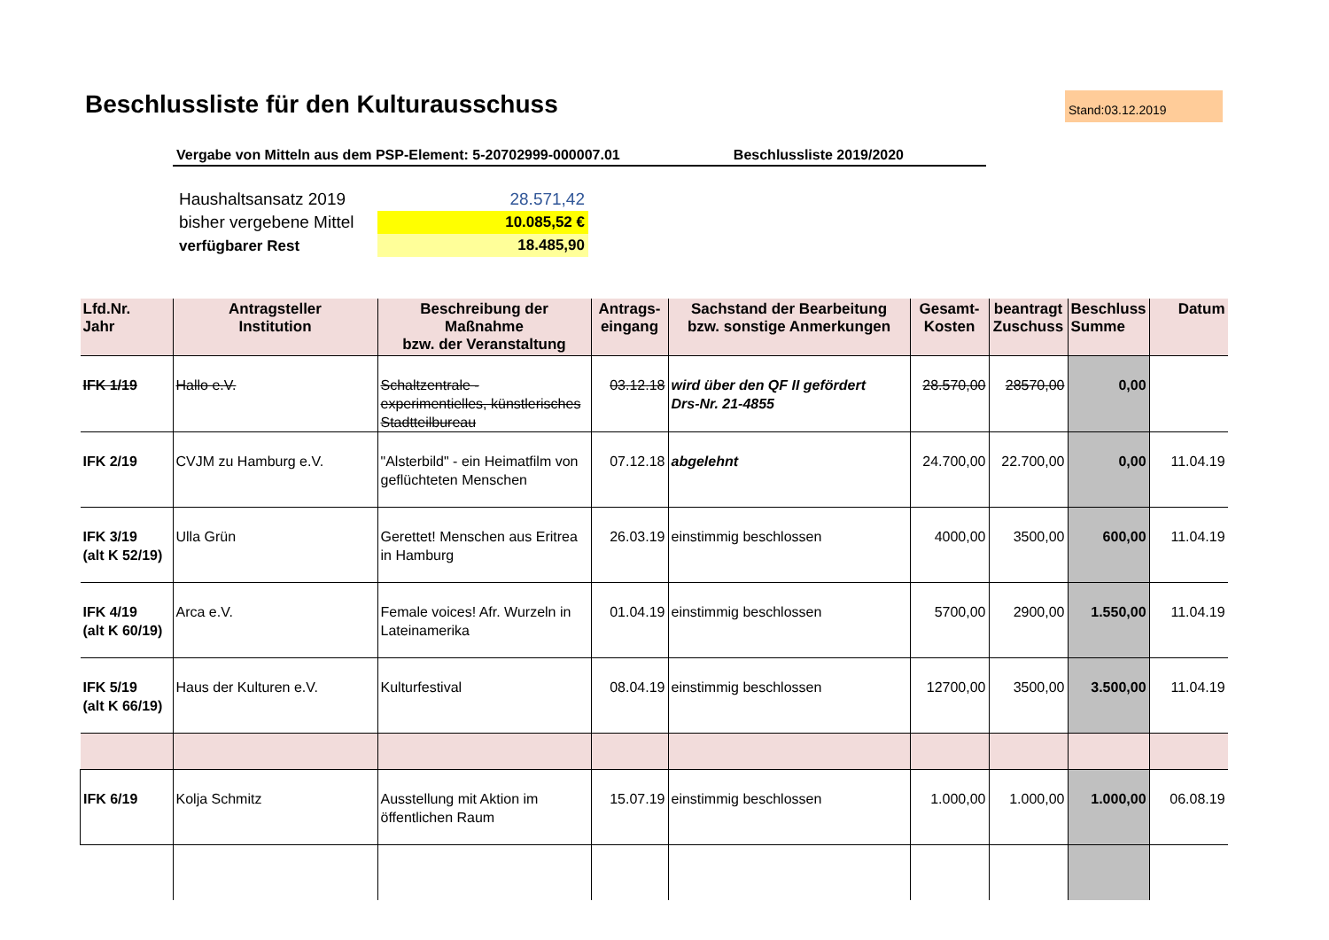Beschlussliste für den Kulturausschuss
Stand:03.12.2019
Vergabe von Mitteln aus dem PSP-Element: 5-20702999-000007.01 Beschlussliste 2019/2020
| Haushaltsansatz 2019 | 28.571,42 |
| bisher vergebene Mittel | 10.085,52 € |
| verfügbarer Rest | 18.485,90 |
| Lfd.Nr. Jahr | Antragsteller Institution | Beschreibung der Maßnahme bzw. der Veranstaltung | Antrags- eingang | Sachstand der Bearbeitung bzw. sonstige Anmerkungen | Gesamt- Kosten | beantragt Zuschuss | Beschluss Summe | Datum |
| --- | --- | --- | --- | --- | --- | --- | --- | --- |
| IFK 1/19 | Hallo e.V. | Schaltzentrale - experimentielles, künstlerisches Stadtteilbureau | 03.12.18 | wird über den QF II gefördert Drs-Nr. 21-4855 | 28.570,00 | 28570,00 | 0,00 | |
| IFK 2/19 | CVJM zu Hamburg e.V. | "Alsterbild" - ein Heimatfilm von geflüchteten Menschen | 07.12.18 | abgelehnt | 24.700,00 | 22.700,00 | 0,00 | 11.04.19 |
| IFK 3/19 (alt K 52/19) | Ulla Grün | Gerettet! Menschen aus Eritrea in Hamburg | 26.03.19 | einstimmig beschlossen | 4000,00 | 3500,00 | 600,00 | 11.04.19 |
| IFK 4/19 (alt K 60/19) | Arca e.V. | Female voices! Afr. Wurzeln in Lateinamerika | 01.04.19 | einstimmig beschlossen | 5700,00 | 2900,00 | 1.550,00 | 11.04.19 |
| IFK 5/19 (alt K 66/19) | Haus der Kulturen e.V. | Kulturfestival | 08.04.19 | einstimmig beschlossen | 12700,00 | 3500,00 | 3.500,00 | 11.04.19 |
| IFK 6/19 | Kolja Schmitz | Ausstellung mit Aktion im öffentlichen Raum | 15.07.19 | einstimmig beschlossen | 1.000,00 | 1.000,00 | 1.000,00 | 06.08.19 |